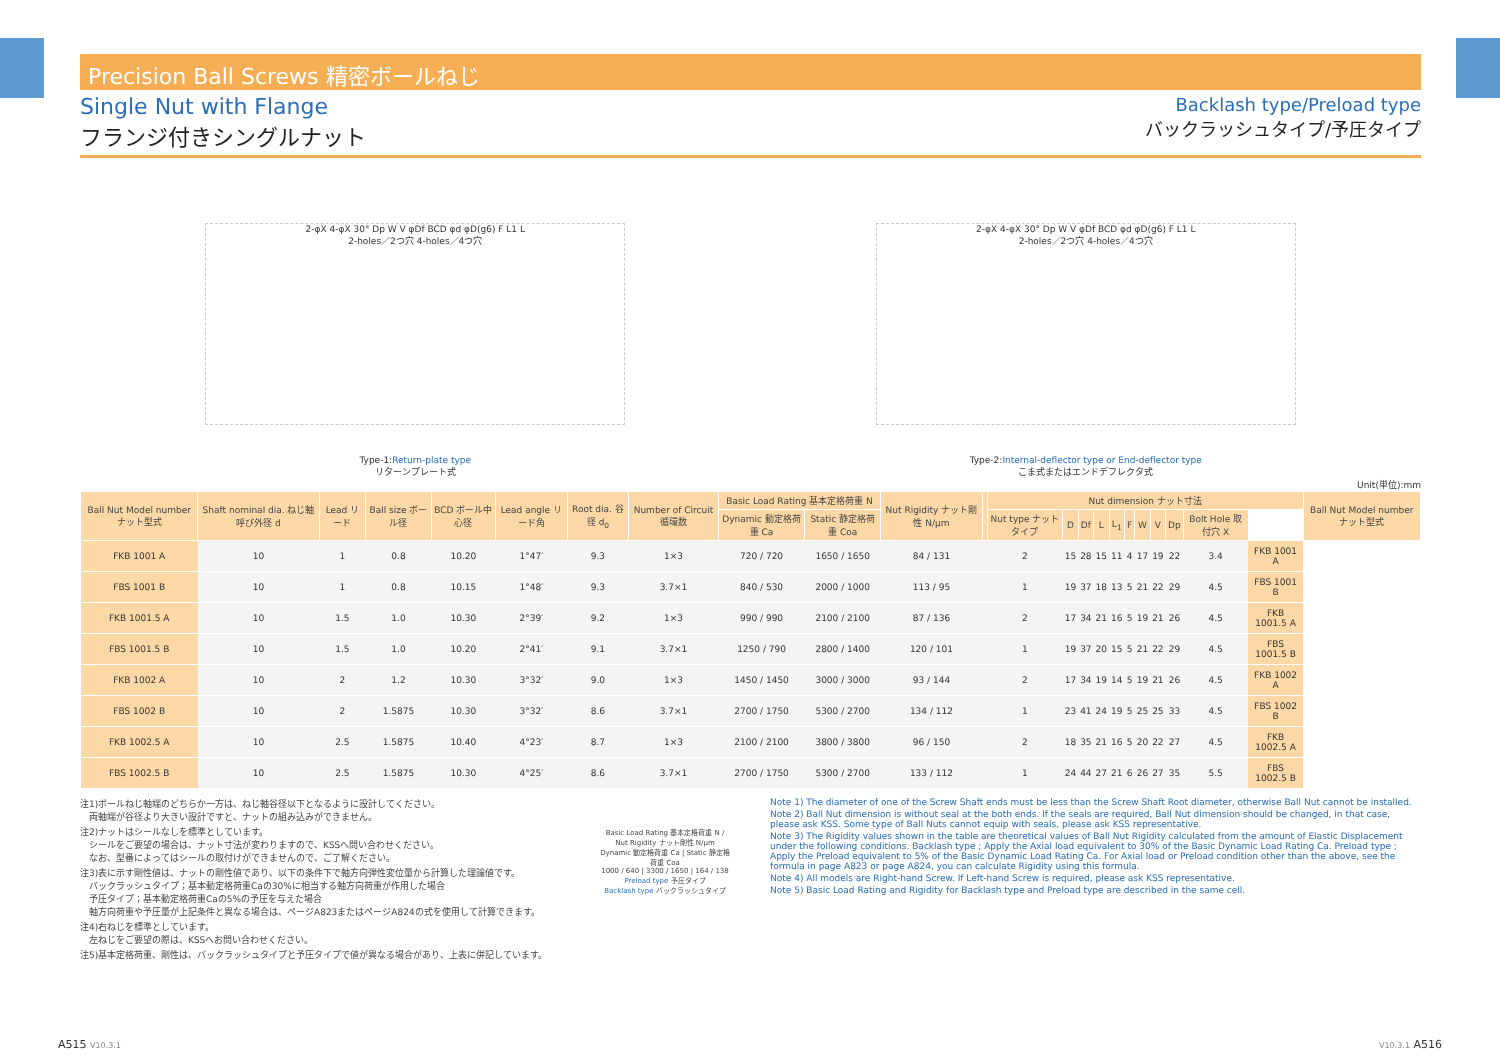Precision Ball Screws 精密ボールねじ
Single Nut with Flange
フランジ付きシングルナット
Backlash type/Preload type
バックラッシュタイプ/予圧タイプ
2-φX 4-φX 30° Dp W V φDf BCD φd φD(g6) F L1 L
2-holes／2つ穴 4-holes／4つ穴
Type-1:Return-plate type
リターンプレート式
2-φX 4-φX 30° Dp W V φDf BCD φd φD(g6) F L1 L
2-holes／2つ穴 4-holes／4つ穴
Type-2:Internal-deflector type or End-deflector type
こま式またはエンドデフレクタ式
Unit(単位):mm
| Ball Nut Model number ナット型式 | Shaft nominal dia. ねじ軸呼び外径 d | Lead リード | Ball size ボール径 | BCD ボール中心径 | Lead angle リード角 | Root dia. 谷径 d<sub>0</sub> | Number of Circuit 循環数 | Basic Load Rating 基本定格荷重 N | | Nut Rigidity ナット剛性 N/μm | | Nut dimension ナット寸法 | | | | | | | | | | | Ball Nut Model number ナット型式 |
| --- | --- | --- | --- | --- | --- | --- | --- | --- | --- | --- | --- | --- | --- | --- | --- | --- | --- | --- | --- | --- | --- | --- | --- |
| | | | | | | | | Dynamic 動定格荷重 Ca | Static 静定格荷重 Coa | | | Nut type ナットタイプ | D | Df | L | L<sub>1</sub> | F | W | V | Dp | Bolt Hole 取付穴 X | | |
| FKB 1001 A | 10 | 1 | 0.8 | 10.20 | 1°47′ | 9.3 | 1×3 | 720 / 720 | 1650 / 1650 | 84 / 131 | | 2 | 15 | 28 | 15 | 11 | 4 | 17 | 19 | 22 | 3.4 | FKB 1001 A | |
| FBS 1001 B | 10 | 1 | 0.8 | 10.15 | 1°48′ | 9.3 | 3.7×1 | 840 / 530 | 2000 / 1000 | 113 / 95 | | 1 | 19 | 37 | 18 | 13 | 5 | 21 | 22 | 29 | 4.5 | FBS 1001 B | |
| FKB 1001.5 A | 10 | 1.5 | 1.0 | 10.30 | 2°39′ | 9.2 | 1×3 | 990 / 990 | 2100 / 2100 | 87 / 136 | | 2 | 17 | 34 | 21 | 16 | 5 | 19 | 21 | 26 | 4.5 | FKB 1001.5 A | |
| FBS 1001.5 B | 10 | 1.5 | 1.0 | 10.20 | 2°41′ | 9.1 | 3.7×1 | 1250 / 790 | 2800 / 1400 | 120 / 101 | | 1 | 19 | 37 | 20 | 15 | 5 | 21 | 22 | 29 | 4.5 | FBS 1001.5 B | |
| FKB 1002 A | 10 | 2 | 1.2 | 10.30 | 3°32′ | 9.0 | 1×3 | 1450 / 1450 | 3000 / 3000 | 93 / 144 | | 2 | 17 | 34 | 19 | 14 | 5 | 19 | 21 | 26 | 4.5 | FKB 1002 A | |
| FBS 1002 B | 10 | 2 | 1.5875 | 10.30 | 3°32′ | 8.6 | 3.7×1 | 2700 / 1750 | 5300 / 2700 | 134 / 112 | | 1 | 23 | 41 | 24 | 19 | 5 | 25 | 25 | 33 | 4.5 | FBS 1002 B | |
| FKB 1002.5 A | 10 | 2.5 | 1.5875 | 10.40 | 4°23′ | 8.7 | 1×3 | 2100 / 2100 | 3800 / 3800 | 96 / 150 | | 2 | 18 | 35 | 21 | 16 | 5 | 20 | 22 | 27 | 4.5 | FKB 1002.5 A | |
| FBS 1002.5 B | 10 | 2.5 | 1.5875 | 10.30 | 4°25′ | 8.6 | 3.7×1 | 2700 / 1750 | 5300 / 2700 | 133 / 112 | | 1 | 24 | 44 | 27 | 21 | 6 | 26 | 27 | 35 | 5.5 | FBS 1002.5 B | |
注1)ボールねじ軸端のどちらか一方は、ねじ軸谷径以下となるように設計してください。
　両軸端が谷径より大きい設計ですと、ナットの組み込みができません。
注2)ナットはシールなしを標準としています。
　シールをご要望の場合は、ナット寸法が変わりますので、KSSへ問い合わせください。
　なお、型番によってはシールの取付けができませんので、ご了解ください。
注3)表に示す剛性値は、ナットの剛性値であり、以下の条件下で軸方向弾性変位量から計算した理論値です。
　バックラッシュタイプ；基本動定格荷重Caの30%に相当する軸方向荷重が作用した場合
　予圧タイプ；基本動定格荷重Caの5%の予圧を与えた場合
　軸方向荷重や予圧量が上記条件と異なる場合は、ページA823またはページA824の式を使用して計算できます。
注4)右ねじを標準としています。
　左ねじをご要望の際は、KSSへお問い合わせください。
注5)基本定格荷重、剛性は、バックラッシュタイプと予圧タイプで値が異なる場合があり、上表に併記しています。
Basic Load Rating 基本定格荷重 N / Nut Rigidity ナット剛性 N/μm
Dynamic 動定格荷重 Ca | Static 静定格荷重 Coa
1000 / 640 | 3300 / 1650 | 164 / 138
Preload type 予圧タイプ
Backlash type バックラッシュタイプ
Note 1) The diameter of one of the Screw Shaft ends must be less than the Screw Shaft Root diameter, otherwise Ball Nut cannot be installed.
Note 2) Ball Nut dimension is without seal at the both ends. If the seals are required, Ball Nut dimension should be changed, in that case, please ask KSS. Some type of Ball Nuts cannot equip with seals, please ask KSS representative.
Note 3) The Rigidity values shown in the table are theoretical values of Ball Nut Rigidity calculated from the amount of Elastic Displacement under the following conditions. Backlash type ; Apply the Axial load equivalent to 30% of the Basic Dynamic Load Rating Ca. Preload type ; Apply the Preload equivalent to 5% of the Basic Dynamic Load Rating Ca. For Axial load or Preload condition other than the above, see the formula in page A823 or page A824, you can calculate Rigidity using this formula.
Note 4) All models are Right-hand Screw. If Left-hand Screw is required, please ask KSS representative.
Note 5) Basic Load Rating and Rigidity for Backlash type and Preload type are described in the same cell.
A515 V10.3.1 V10.3.1 A516